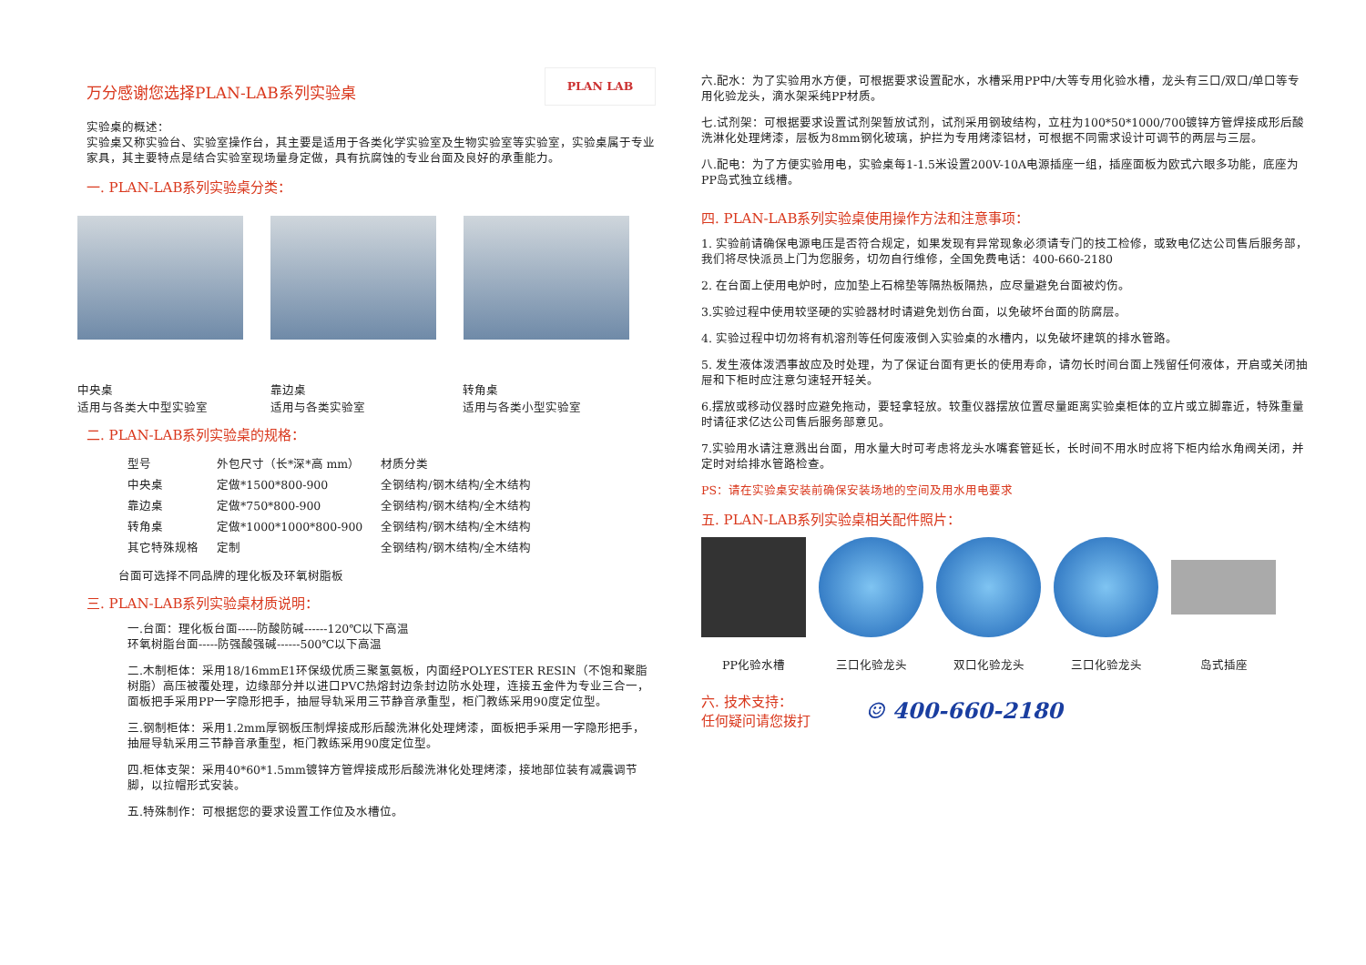PLAN LAB
万分感谢您选择PLAN-LAB系列实验桌
实验桌的概述：
实验桌又称实验台、实验室操作台，其主要是适用于各类化学实验室及生物实验室等实验室，实验桌属于专业家具，其主要特点是结合实验室现场量身定做，具有抗腐蚀的专业台面及良好的承重能力。
一. PLAN-LAB系列实验桌分类：
中央桌
适用与各类大中型实验室
靠边桌
适用与各类实验室
转角桌
适用与各类小型实验室
二. PLAN-LAB系列实验桌的规格：
| 型号 | 外包尺寸（长*深*高 mm） | 材质分类 |
| --- | --- | --- |
| 中央桌 | 定做*1500*800-900 | 全钢结构/钢木结构/全木结构 |
| 靠边桌 | 定做*750*800-900 | 全钢结构/钢木结构/全木结构 |
| 转角桌 | 定做*1000*1000*800-900 | 全钢结构/钢木结构/全木结构 |
| 其它特殊规格 | 定制 | 全钢结构/钢木结构/全木结构 |
台面可选择不同品牌的理化板及环氧树脂板
三. PLAN-LAB系列实验桌材质说明：
一.台面：理化板台面-----防酸防碱------120℃以下高温
环氧树脂台面-----防强酸强碱------500℃以下高温
二.木制柜体：采用18/16mmE1环保级优质三聚氢氨板，内面经POLYESTER RESIN（不饱和聚脂树脂）高压被覆处理，边缘部分并以进口PVC热熔封边条封边防水处理，连接五金件为专业三合一，面板把手采用PP一字隐形把手，抽屉导轨采用三节静音承重型，柜门教练采用90度定位型。
三.钢制柜体：采用1.2mm厚钢板压制焊接成形后酸洗淋化处理烤漆，面板把手采用一字隐形把手，抽屉导轨采用三节静音承重型，柜门教练采用90度定位型。
四.柜体支架：采用40*60*1.5mm镀锌方管焊接成形后酸洗淋化处理烤漆，接地部位装有减震调节脚，以拉帽形式安装。
五.特殊制作：可根据您的要求设置工作位及水槽位。
六.配水：为了实验用水方便，可根据要求设置配水，水槽采用PP中/大等专用化验水槽，龙头有三口/双口/单口等专用化验龙头，滴水架采纯PP材质。
七.试剂架：可根据要求设置试剂架暂放试剂，试剂采用钢玻结构，立柱为100*50*1000/700镀锌方管焊接成形后酸洗淋化处理烤漆，层板为8mm钢化玻璃，护拦为专用烤漆铝材，可根据不同需求设计可调节的两层与三层。
八.配电：为了方便实验用电，实验桌每1-1.5米设置200V-10A电源插座一组，插座面板为欧式六眼多功能，底座为PP岛式独立线槽。
四. PLAN-LAB系列实验桌使用操作方法和注意事项：
1. 实验前请确保电源电压是否符合规定，如果发现有异常现象必须请专门的技工检修，或致电亿达公司售后服务部，我们将尽快派员上门为您服务，切勿自行维修，全国免费电话：400-660-2180
2. 在台面上使用电炉时，应加垫上石棉垫等隔热板隔热，应尽量避免台面被灼伤。
3.实验过程中使用较坚硬的实验器材时请避免划伤台面，以免破坏台面的防腐层。
4. 实验过程中切勿将有机溶剂等任何废液倒入实验桌的水槽内，以免破坏建筑的排水管路。
5. 发生液体泼洒事故应及时处理，为了保证台面有更长的使用寿命，请勿长时间台面上残留任何液体，开启或关闭抽屉和下柜时应注意匀速轻开轻关。
6.摆放或移动仪器时应避免拖动，要轻拿轻放。较重仪器摆放位置尽量距离实验桌柜体的立片或立脚靠近，特殊重量时请征求亿达公司售后服务部意见。
7.实验用水请注意溅出台面，用水量大时可考虑将龙头水嘴套管延长，长时间不用水时应将下柜内给水角阀关闭，并定时对给排水管路检查。
PS：请在实验桌安装前确保安装场地的空间及用水用电要求
五. PLAN-LAB系列实验桌相关配件照片：
PP化验水槽 三口化验龙头 双口化验龙头 三口化验龙头 岛式插座
六. 技术支持：
任何疑问请您拨打
☺ 400-660-2180